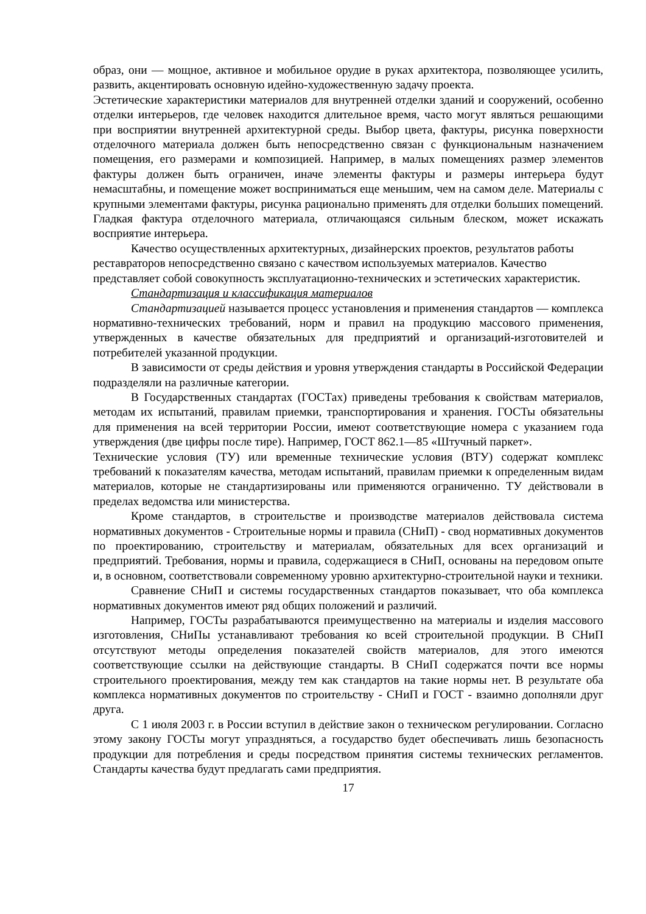образ, они — мощное, активное и мобильное орудие в руках архитектора, позволяющее усилить, развить, акцентировать основную идейно-художественную задачу проекта.
Эстетические характеристики материалов для внутренней отделки зданий и сооружений, особенно отделки интерьеров, где человек находится длительное время, часто могут являться решающими при восприятии внутренней архитектурной среды. Выбор цвета, фактуры, рисунка поверхности отделочного материала должен быть непосредственно связан с функциональным назначением помещения, его размерами и композицией. Например, в малых помещениях размер элементов фактуры должен быть ограничен, иначе элементы фактуры и размеры интерьера будут немасштабны, и помещение может восприниматься еще меньшим, чем на самом деле. Материалы с крупными элементами фактуры, рисунка рационально применять для отделки больших помещений. Гладкая фактура отделочного материала, отличающаяся сильным блеском, может искажать восприятие интерьера.
Качество осуществленных архитектурных, дизайнерских проектов, результатов работы реставраторов непосредственно связано с качеством используемых материалов. Качество представляет собой совокупность эксплуатационно-технических и эстетических характеристик.
Стандартизация и классификация материалов
Стандартизацией называется процесс установления и применения стандартов — комплекса нормативно-технических требований, норм и правил на продукцию массового применения, утвержденных в качестве обязательных для предприятий и организаций-изготовителей и потребителей указанной продукции.
В зависимости от среды действия и уровня утверждения стандарты в Российской Федерации подразделяли на различные категории.
В Государственных стандартах (ГОСТах) приведены требования к свойствам материалов, методам их испытаний, правилам приемки, транспортирования и хранения. ГОСТы обязательны для применения на всей территории России, имеют соответствующие номера с указанием года утверждения (две цифры после тире). Например, ГОСТ 862.1—85 «Штучный паркет».
Технические условия (ТУ) или временные технические условия (ВТУ) содержат комплекс требований к показателям качества, методам испытаний, правилам приемки к определенным видам материалов, которые не стандартизированы или применяются ограниченно. ТУ действовали в пределах ведомства или министерства.
Кроме стандартов, в строительстве и производстве материалов действовала система нормативных документов - Строительные нормы и правила (СНиП) - свод нормативных документов по проектированию, строительству и материалам, обязательных для всех организаций и предприятий. Требования, нормы и правила, содержащиеся в СНиП, основаны на передовом опыте и, в основном, соответствовали современному уровню архитектурно-строительной науки и техники.
Сравнение СНиП и системы государственных стандартов показывает, что оба комплекса нормативных документов имеют ряд общих положений и различий.
Например, ГОСТы разрабатываются преимущественно на материалы и изделия массового изготовления, СНиПы устанавливают требования ко всей строительной продукции. В СНиП отсутствуют методы определения показателей свойств материалов, для этого имеются соответствующие ссылки на действующие стандарты. В СНиП содержатся почти все нормы строительного проектирования, между тем как стандартов на такие нормы нет. В результате оба комплекса нормативных документов по строительству - СНиП и ГОСТ - взаимно дополняли друг друга.
С 1 июля 2003 г. в России вступил в действие закон о техническом регулировании. Согласно этому закону ГОСТы могут упраздняться, а государство будет обеспечивать лишь безопасность продукции для потребления и среды посредством принятия системы технических регламентов. Стандарты качества будут предлагать сами предприятия.
17